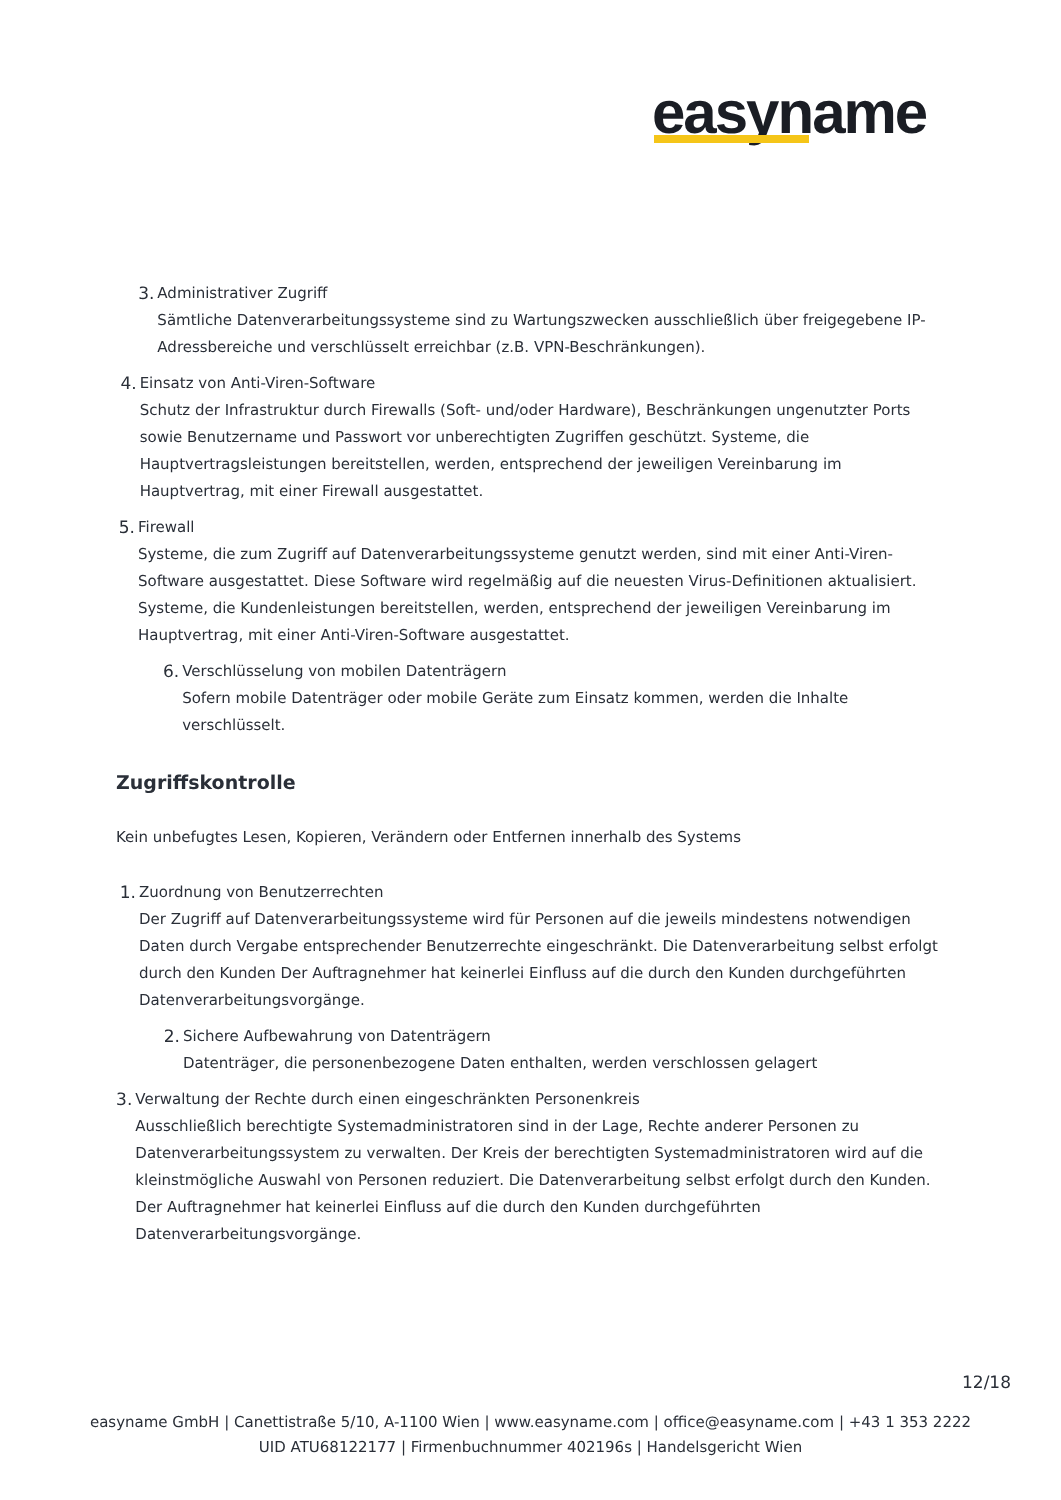easyname
3. Administrativer Zugriff
Sämtliche Datenverarbeitungssysteme sind zu Wartungszwecken ausschließlich über freigegebene IP-Adressbereiche und verschlüsselt erreichbar (z.B. VPN-Beschränkungen).
4. Einsatz von Anti-Viren-Software
Schutz der Infrastruktur durch Firewalls (Soft- und/oder Hardware), Beschränkungen ungenutzter Ports sowie Benutzername und Passwort vor unberechtigten Zugriffen geschützt. Systeme, die Hauptvertragsleistungen bereitstellen, werden, entsprechend der jeweiligen Vereinbarung im Hauptvertrag, mit einer Firewall ausgestattet.
5. Firewall
Systeme, die zum Zugriff auf Datenverarbeitungssysteme genutzt werden, sind mit einer Anti-Viren-Software ausgestattet. Diese Software wird regelmäßig auf die neuesten Virus-Definitionen aktualisiert. Systeme, die Kundenleistungen bereitstellen, werden, entsprechend der jeweiligen Vereinbarung im Hauptvertrag, mit einer Anti-Viren-Software ausgestattet.
6. Verschlüsselung von mobilen Datenträgern
Sofern mobile Datenträger oder mobile Geräte zum Einsatz kommen, werden die Inhalte verschlüsselt.
Zugriffskontrolle
Kein unbefugtes Lesen, Kopieren, Verändern oder Entfernen innerhalb des Systems
1. Zuordnung von Benutzerrechten
Der Zugriff auf Datenverarbeitungssysteme wird für Personen auf die jeweils mindestens notwendigen Daten durch Vergabe entsprechender Benutzerrechte eingeschränkt. Die Datenverarbeitung selbst erfolgt durch den Kunden Der Auftragnehmer hat keinerlei Einfluss auf die durch den Kunden durchgeführten Datenverarbeitungsvorgänge.
2. Sichere Aufbewahrung von Datenträgern
Datenträger, die personenbezogene Daten enthalten, werden verschlossen gelagert
3. Verwaltung der Rechte durch einen eingeschränkten Personenkreis
Ausschließlich berechtigte Systemadministratoren sind in der Lage, Rechte anderer Personen zu Datenverarbeitungssystem zu verwalten. Der Kreis der berechtigten Systemadministratoren wird auf die kleinstmögliche Auswahl von Personen reduziert. Die Datenverarbeitung selbst erfolgt durch den Kunden. Der Auftragnehmer hat keinerlei Einfluss auf die durch den Kunden durchgeführten Datenverarbeitungsvorgänge.
12/18
easyname GmbH | Canettistraße 5/10, A-1100 Wien | www.easyname.com | office@easyname.com | +43 1 353 2222
UID ATU68122177 | Firmenbuchnummer 402196s | Handelsgericht Wien